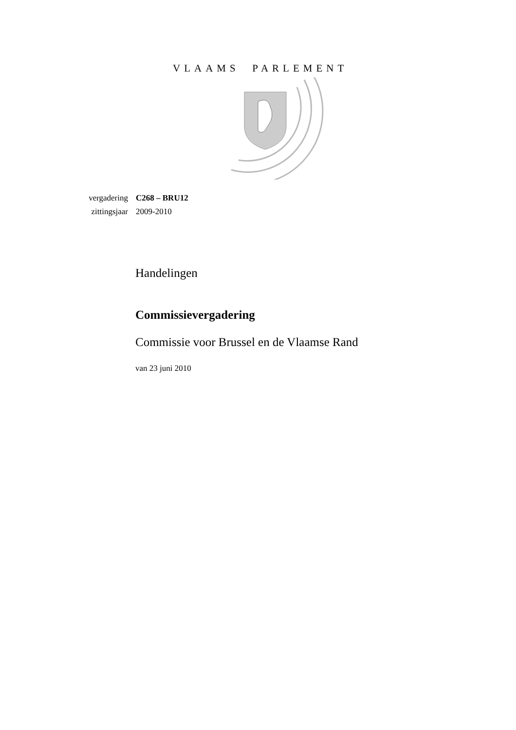VLAAMS PARLEMENT
| vergadering | C268 – BRU12 |
| zittingsjaar | 2009-2010 |
Handelingen
Commissievergadering
Commissie voor Brussel en de Vlaamse Rand
van 23 juni 2010